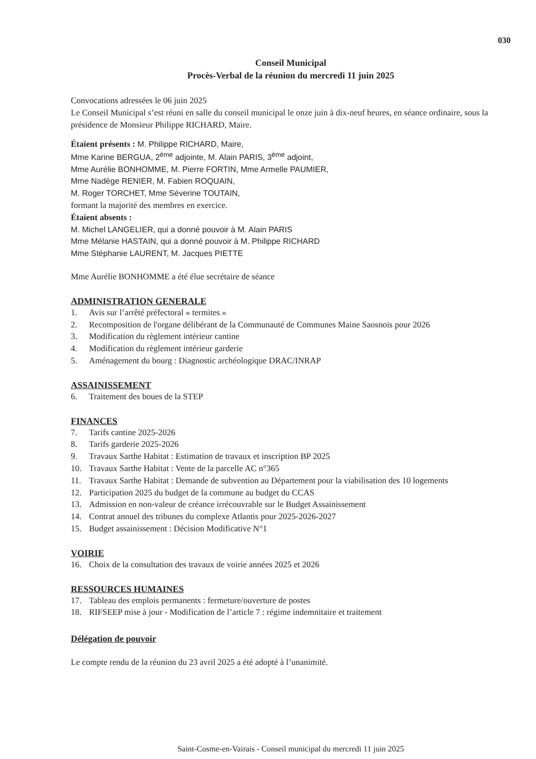030
Conseil Municipal
Procès-Verbal de la réunion du mercredi 11 juin 2025
Convocations adressées le 06 juin 2025
Le Conseil Municipal s’est réuni en salle du conseil municipal le onze juin à dix-neuf heures, en séance ordinaire, sous la présidence de Monsieur Philippe RICHARD, Maire.
Étaient présents : M. Philippe RICHARD, Maire,
Mme Karine BERGUA, 2<sup>ème</sup> adjointe, M. Alain PARIS, 3<sup>ème</sup> adjoint,
Mme Aurélie BONHOMME, M. Pierre FORTIN, Mme Armelle PAUMIER,
Mme Nadège RENIER, M. Fabien ROQUAIN,
M. Roger TORCHET, Mme Séverine TOUTAIN,
formant la majorité des membres en exercice.
Étaient absents :
M. Michel LANGELIER, qui a donné pouvoir à M. Alain PARIS
Mme Mélanie HASTAIN, qui a donné pouvoir à M. Philippe RICHARD
Mme Stéphanie LAURENT, M. Jacques PIETTE
Mme Aurélie BONHOMME a été élue secrétaire de séance
ADMINISTRATION GENERALE
1. Avis sur l’arrêté préfectoral « termites »
2. Recomposition de l'organe délibérant de la Communauté de Communes Maine Saosnois pour 2026
3. Modification du règlement intérieur cantine
4. Modification du règlement intérieur garderie
5. Aménagement du bourg : Diagnostic archéologique DRAC/INRAP
ASSAINISSEMENT
6. Traitement des boues de la STEP
FINANCES
7. Tarifs cantine 2025-2026
8. Tarifs garderie 2025-2026
9. Travaux Sarthe Habitat : Estimation de travaux et inscription BP 2025
10. Travaux Sarthe Habitat : Vente de la parcelle AC n°365
11. Travaux Sarthe Habitat : Demande de subvention au Département pour la viabilisation des 10 logements
12. Participation 2025 du budget de la commune au budget du CCAS
13. Admission en non-valeur de créance irrécouvrable sur le Budget Assainissement
14. Contrat annuel des tribunes du complexe Atlantis pour 2025-2026-2027
15. Budget assainissement : Décision Modificative N°1
VOIRIE
16. Choix de la consultation des travaux de voirie années 2025 et 2026
RESSOURCES HUMAINES
17. Tableau des emplois permanents : fermeture/ouverture de postes
18. RIFSEEP mise à jour - Modification de l’article 7 : régime indemnitaire et traitement
Délégation de pouvoir
Le compte rendu de la réunion du 23 avril 2025 a été adopté à l’unanimité.
Saint-Cosme-en-Vairais - Conseil municipal du mercredi 11 juin 2025